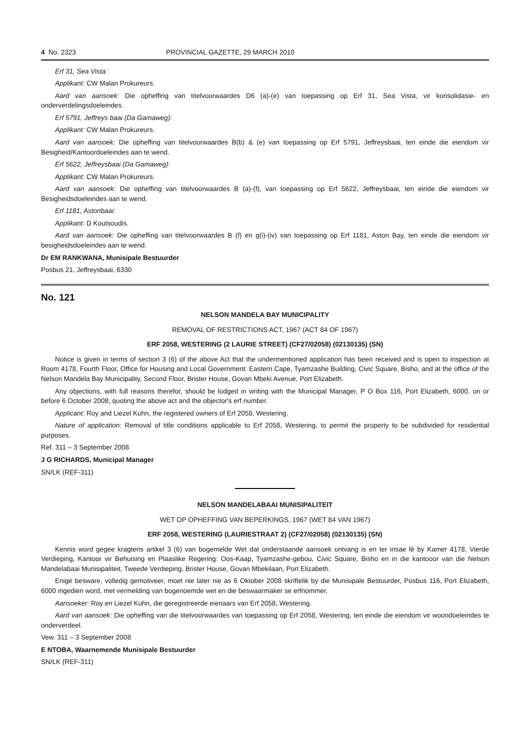4 No. 2323 PROVINCIAL GAZETTE, 29 MARCH 2010
Erf 31, Sea Vista:
Applikant: CW Malan Prokureurs.
Aard van aansoek: Die opheffing van titelvoorwaardes D6 (a)-(e) van toepassing op Erf 31, Sea Vista, vir konsolidasie- en onderverdelingsdoeleindes.
Erf 5791, Jeffreys baai (Da Gamaweg):
Applikant: CW Malan Prokureurs.
Aard van aansoek: Die opheffing van titelvoorwaardes B(b) & (e) van toepassing op Erf 5791, Jeffreysbaai, ten einde die eiendom vir Besigheid/Kantoordoeleindes aan te wend.
Erf 5622, Jeffreysbaai (Da Gamaweg):
Applikant: CW Malan Prokureurs.
Aard van aansoek: Die opheffing van titelvoorwaardes B (a)-(f), van toepassing op Erf 5622, Jeffreysbaai, ten einde die eiendom vir Besigheidsdoeleindes aan te wend.
Erf 1181, Astonbaai:
Applikant: D Koutsoudis.
Aard van aansoek: Die opheffing van titelvoorwaardes B (f) en g(i)-(iv) van toepassing op Erf 1181, Aston Bay, ten einde die eiendom vir besigheidsdoeleindes aan te wend.
Dr EM RANKWANA, Munisipale Bestuurder
Posbus 21, Jeffreysbaai, 6330
No. 121
NELSON MANDELA BAY MUNICIPALITY
REMOVAL OF RESTRICTIONS ACT, 1967 (ACT 84 OF 1967)
ERF 2058, WESTERING (2 LAURIE STREET) (CF27/02058) (02130135) (SN)
Notice is given in terms of section 3 (6) of the above Act that the undermentioned application has been received and is open to inspection at Room 4178, Fourth Floor, Office for Housing and Local Government: Eastern Cape, Tyamzashe Building, Civic Square, Bisho, and at the office of the Nelson Mandela Bay Municipality, Second Floor, Brister House, Govan Mbeki Avenue, Port Elizabeth.
Any objections, with full reasons therefor, should be lodged in writing with the Municipal Manager, P O Box 116, Port Elizabeth, 6000, on or before 6 October 2008, quoting the above act and the objector's erf number.
Applicant: Roy and Liezel Kuhn, the registered owners of Erf 2058, Westering.
Nature of application: Removal of title conditions applicable to Erf 2058, Westering, to permit the property to be subdivided for residential purposes.
Ref. 311 – 3 September 2008
J G RICHARDS, Municipal Manager
SN/LK (REF-311)
NELSON MANDELABAAI MUNISIPALITEIT
WET OP OPHEFFING VAN BEPERKINGS, 1967 (WET 84 VAN 1967)
ERF 2058, WESTERING (LAURIESTRAAT 2) (CF27/02058) (02130135) (SN)
Kennis word gegee kragtens artikel 3 (6) van bogemelde Wet dat onderstaande aansoek ontvang is en ter insae lê by Kamer 4178, Vierde Verdieping, Kantoor vir Behuising en Plaaslike Regering: Oos-Kaap, Tyamzashe-gebou, Civic Square, Bisho en in die kantooor van die Nelson Mandelabaai Munisipaliteit, Tweede Verdieping, Brister House, Govan Mbekilaan, Port Elizabeth.
Enige besware, volledig gemotiveer, moet nie later nie as 6 Oktober 2008 skriftelik by die Munisipale Bestuurder, Posbus 116, Port Elizabeth, 6000 ingedien word, met vermelding van bogenoemde wet en die beswaarmaker se erfnommer.
Aansoeker: Roy en Liezel Kuhn, die geregistreerde eienaars van Erf 2058, Westering.
Aard van aansoek: Die opheffing van die titelvoorwaardes van toepassing op Erf 2058, Westering, ten einde die eiendom vir woondoeleindes te onderverdeel.
Vew. 311 – 3 September 2008
E NTOBA, Waarnemende Munisipale Bestuurder
SN/LK (REF-311)